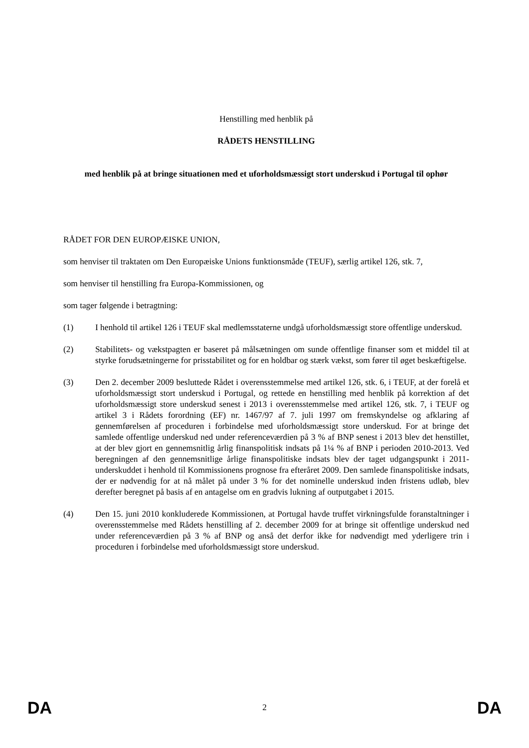Henstilling med henblik på
RÅDETS HENSTILLING
med henblik på at bringe situationen med et uforholdsmæssigt stort underskud i Portugal til ophør
RÅDET FOR DEN EUROPÆISKE UNION,
som henviser til traktaten om Den Europæiske Unions funktionsmåde (TEUF), særlig artikel 126, stk. 7,
som henviser til henstilling fra Europa-Kommissionen, og
som tager følgende i betragtning:
(1) I henhold til artikel 126 i TEUF skal medlemsstaterne undgå uforholdsmæssigt store offentlige underskud.
(2) Stabilitets- og vækstpagten er baseret på målsætningen om sunde offentlige finanser som et middel til at styrke forudsætningerne for prisstabilitet og for en holdbar og stærk vækst, som fører til øget beskæftigelse.
(3) Den 2. december 2009 besluttede Rådet i overensstemmelse med artikel 126, stk. 6, i TEUF, at der forelå et uforholdsmæssigt stort underskud i Portugal, og rettede en henstilling med henblik på korrektion af det uforholdsmæssigt store underskud senest i 2013 i overensstemmelse med artikel 126, stk. 7, i TEUF og artikel 3 i Rådets forordning (EF) nr. 1467/97 af 7. juli 1997 om fremskyndelse og afklaring af gennemførelsen af proceduren i forbindelse med uforholdsmæssigt store underskud. For at bringe det samlede offentlige underskud ned under referenceværdien på 3 % af BNP senest i 2013 blev det henstillet, at der blev gjort en gennemsnitlig årlig finanspolitisk indsats på 1¼ % af BNP i perioden 2010-2013. Ved beregningen af den gennemsnitlige årlige finanspolitiske indsats blev der taget udgangspunkt i 2011-underskuddet i henhold til Kommissionens prognose fra efteråret 2009. Den samlede finanspolitiske indsats, der er nødvendig for at nå målet på under 3 % for det nominelle underskud inden fristens udløb, blev derefter beregnet på basis af en antagelse om en gradvis lukning af outputgabet i 2015.
(4) Den 15. juni 2010 konkluderede Kommissionen, at Portugal havde truffet virkningsfulde foranstaltninger i overensstemmelse med Rådets henstilling af 2. december 2009 for at bringe sit offentlige underskud ned under referenceværdien på 3 % af BNP og anså det derfor ikke for nødvendigt med yderligere trin i proceduren i forbindelse med uforholdsmæssigt store underskud.
DA 2 DA